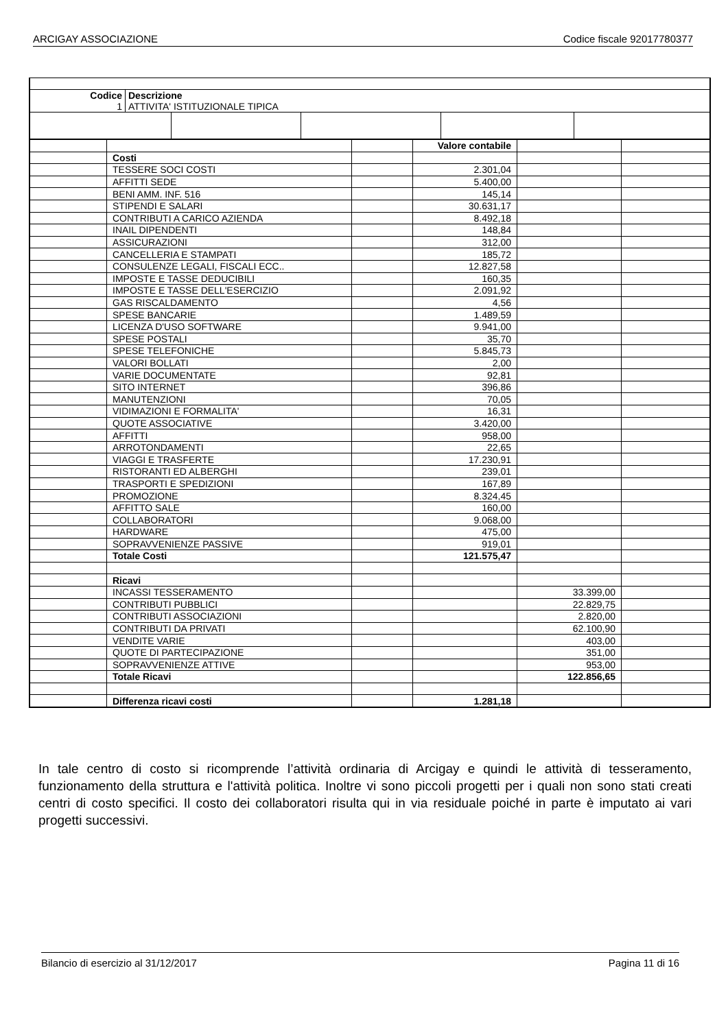ARCIGAY ASSOCIAZIONE Codice fiscale 92017780377
| / Codice 1 / Descrizione ATTIVITA' ISTITUZIONALE TIPICA / | | | | |
| | | | Valore contabile | | |
| | Costi | | | | |
| | TESSERE SOCI COSTI | | 2.301,04 | | |
| | AFFITTI SEDE | | 5.400,00 | | |
| | BENI AMM. INF. 516 | | 145,14 | | |
| | STIPENDI E SALARI | | 30.631,17 | | |
| | CONTRIBUTI A CARICO AZIENDA | | 8.492,18 | | |
| | INAIL DIPENDENTI | | 148,84 | | |
| | ASSICURAZIONI | | 312,00 | | |
| | CANCELLERIA E STAMPATI | | 185,72 | | |
| | CONSULENZE LEGALI, FISCALI ECC.. | | 12.827,58 | | |
| | IMPOSTE E TASSE DEDUCIBILI | | 160,35 | | |
| | IMPOSTE E TASSE DELL'ESERCIZIO | | 2.091,92 | | |
| | GAS RISCALDAMENTO | | 4,56 | | |
| | SPESE BANCARIE | | 1.489,59 | | |
| | LICENZA D'USO SOFTWARE | | 9.941,00 | | |
| | SPESE POSTALI | | 35,70 | | |
| | SPESE TELEFONICHE | | 5.845,73 | | |
| | VALORI BOLLATI | | 2,00 | | |
| | VARIE DOCUMENTATE | | 92,81 | | |
| | SITO INTERNET | | 396,86 | | |
| | MANUTENZIONI | | 70,05 | | |
| | VIDIMAZIONI E FORMALITA' | | 16,31 | | |
| | QUOTE ASSOCIATIVE | | 3.420,00 | | |
| | AFFITTI | | 958,00 | | |
| | ARROTONDAMENTI | | 22,65 | | |
| | VIAGGI E TRASFERTE | | 17.230,91 | | |
| | RISTORANTI ED ALBERGHI | | 239,01 | | |
| | TRASPORTI E SPEDIZIONI | | 167,89 | | |
| | PROMOZIONE | | 8.324,45 | | |
| | AFFITTO SALE | | 160,00 | | |
| | COLLABORATORI | | 9.068,00 | | |
| | HARDWARE | | 475,00 | | |
| | SOPRAVVENIENZE PASSIVE | | 919,01 | | |
| | Totale Costi | | 121.575,47 | | |
| | Ricavi | | | | |
| | INCASSI TESSERAMENTO | | | 33.399,00 | |
| | CONTRIBUTI PUBBLICI | | | 22.829,75 | |
| | CONTRIBUTI ASSOCIAZIONI | | | 2.820,00 | |
| | CONTRIBUTI DA PRIVATI | | | 62.100,90 | |
| | VENDITE VARIE | | | 403,00 | |
| | QUOTE DI PARTECIPAZIONE | | | 351,00 | |
| | SOPRAVVENIENZE ATTIVE | | | 953,00 | |
| | Totale Ricavi | | | 122.856,65 | |
| | Differenza ricavi costi | | 1.281,18 | | |
In tale centro di costo si ricomprende l’attività ordinaria di Arcigay e quindi le attività di tesseramento, funzionamento della struttura e l'attività politica. Inoltre vi sono piccoli progetti per i quali non sono stati creati centri di costo specifici. Il costo dei collaboratori risulta qui in via residuale poiché in parte è imputato ai vari progetti successivi.
Bilancio di esercizio al 31/12/2017 Pagina 11 di 16